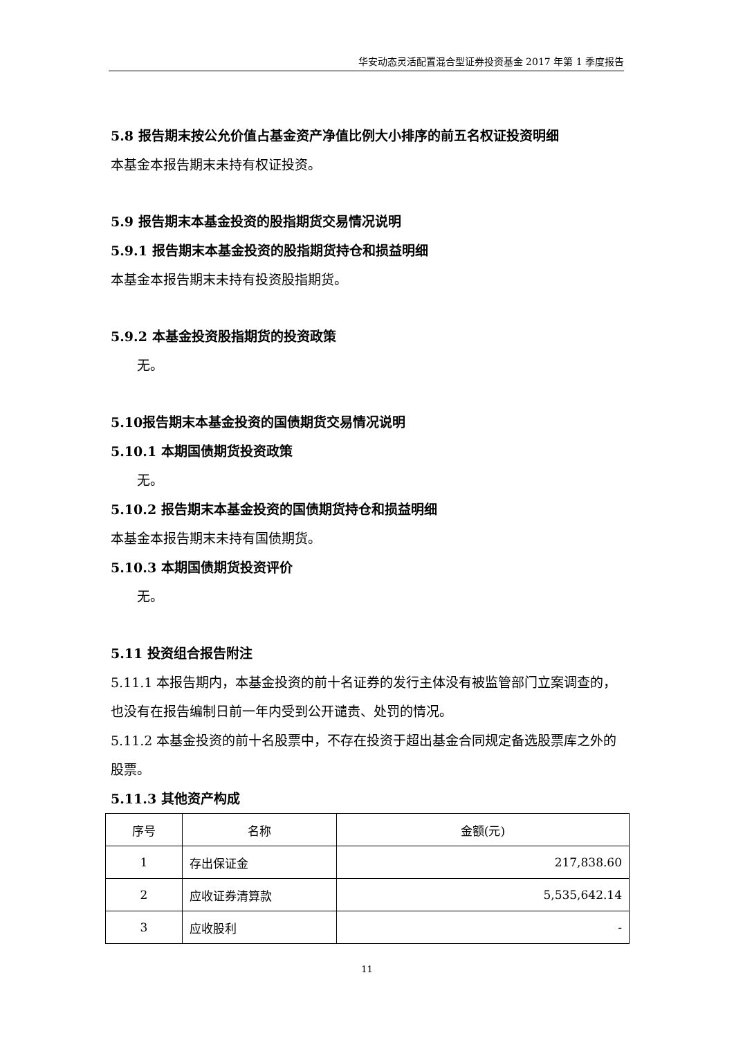华安动态灵活配置混合型证券投资基金 2017 年第 1 季度报告
5.8 报告期末按公允价值占基金资产净值比例大小排序的前五名权证投资明细
本基金本报告期末未持有权证投资。
5.9 报告期末本基金投资的股指期货交易情况说明
5.9.1 报告期末本基金投资的股指期货持仓和损益明细
本基金本报告期末未持有投资股指期货。
5.9.2 本基金投资股指期货的投资政策
无。
5.10报告期末本基金投资的国债期货交易情况说明
5.10.1 本期国债期货投资政策
无。
5.10.2 报告期末本基金投资的国债期货持仓和损益明细
本基金本报告期末未持有国债期货。
5.10.3 本期国债期货投资评价
无。
5.11 投资组合报告附注
5.11.1 本报告期内，本基金投资的前十名证券的发行主体没有被监管部门立案调查的，也没有在报告编制日前一年内受到公开谴责、处罚的情况。
5.11.2 本基金投资的前十名股票中，不存在投资于超出基金合同规定备选股票库之外的股票。
5.11.3 其他资产构成
| 序号 | 名称 | 金额(元) |
| --- | --- | --- |
| 1 | 存出保证金 | 217,838.60 |
| 2 | 应收证券清算款 | 5,535,642.14 |
| 3 | 应收股利 | - |
11